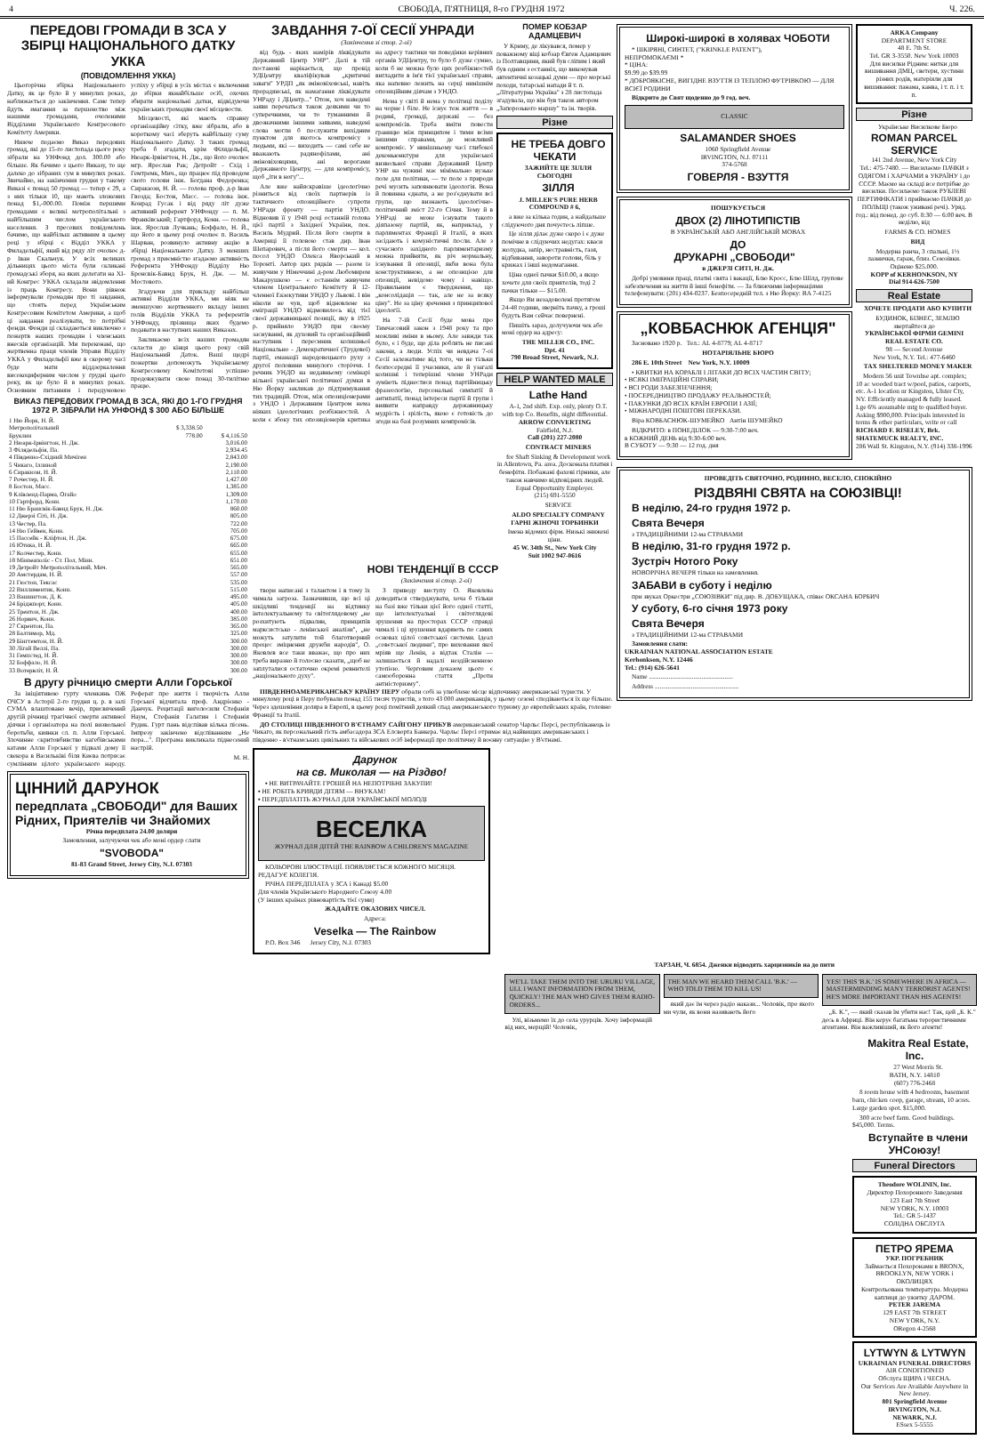4 СВОБОДА, П'ЯТНИЦЯ, 8-го ГРУДНЯ 1972 Ч. 226.
ПЕРЕДОВІ ГРОМАДИ В ЗСА У ЗБІРЦІ НАЦІОНАЛЬНОГО ДАТКУ УККА
(ПОВІДОМЛЕННЯ УККА)
Цьогорічна збірка Національного Датку, як це було й у минулих роках, наближається до закінчення. Саме тепер йдуть змагання за першенство між нашими громадами, очоленими Відділами Українського Конгресового Комітету Америки.
Нижче подаємо Виказ передових громад, які до 15-го листопада цього року зібрали на УНФонд дол. 300.00 або більше. Як бачимо з цього Виказу, то ще далеко до зібраних сум в минулих роках. Звичайно, на закінчення грудня у такому Виказі є понад 50 громад — тепер є 29, а з них тільки 10, що мають зложених понад $1,-000.00. Поміж першими громадами є великі метрополітальні з найбільшим числом українського населення. З пресових повідомлень бачимо, що найбільш активним в цьому році у збірці є Відділ УККА у Филадельфії, який від ряду літ очолює д-р Іван Скальчук. У всіх великих дільницях цього міста були скликані громадські зборя, на яких делегати на XI-ий Конгрес УККА складали звідомлення із праць Конгресу. Вони рівнож інформували громадян про ті завдання, що стоять перед Українським Конгресовим Комітетом Америки, а щоб ці завдання реалізувати, то потрібні фонди. Фонди ці складаються виключно з пожертв наших громадян і членських внесків організацій. Ми переконані, що жертвенна праця членів Управи Відділу УККА у Филадельфії вже в скорому часі буде мати віддзеркалення високоциферним числом у грудні цього року, як це було й в минулих роках. Основним питанням і передумовою успіху у збірці в усіх містах є включення до збірки якнайбільше осіб, охочих збирати національні датки, відвідуючи українських громадян своєї місцевости.
Місцевості, які мають справну організаційну сітку, вже зібрали, або в короткому часі зберуть найбільшу суму Національного Датку. З таких громад треба б згадати, крім Філядельфії, Нюарк-Ірвінгтон, Н. Дж., що його очолює мгр. Ярослав Рак; Детройт - Схід і Гемтремк, Мич., що працює під проводом свого голови інж. Богдана Федоренка; Сиракюзи, Н. Й. — голова проф. д-р Іван Гвозда; Бостон, Масс. — голова інж. Конрад Гусак і від ряду літ дуже активний референт УНФонду — п. М. Франківський; Гартфорд, Конн. — голова інж. Ярослав Лучкань; Боффало, Н. Й., що його в цьому році очолює п. Василь Шарван, розвинуло активну акцію в збірці Національного Датку. З менших громад з приємністю згадаємо активність Референта УНФонду Відділу Ню Бронсвік-Бавнд Брук, Н. Дж. — М. Мостового.
Згадуючи для прикладу найбільш активні Відділи УККА, ми ніяк не зменшуємо жертвенного вкладу інших голів Відділів УККА та референтів УНФонду, прізвища яких будемо подавати в наступних наших Виказах.
Закликаємо всіх наших громадян скласти до кінця цього року свій Національний Даток. Ваші щедрі пожертви допоможуть Українському Конгресовому Комітетові успішно продовжувати свою понад 30-тилітню працю.
ВИКАЗ ПЕРЕДОВИХ ГРОМАД В ЗСА, ЯКІ ДО 1-ГО ГРУДНЯ 1972 Р. ЗІБРАЛИ НА УНФОНД $ 300 АБО БІЛЬШЕ
| 1 Ню Йорк, Н. Й. | | |
| Метрополітальний | $ 3,338.50 | |
| Бруклин | 778.00 | $ 4,116.50 |
| 2 Нюарк-Ірвінгтон, Н. Дж. | | 3,016.00 |
| 3 Філядельфія, Па. | | 2,934.45 |
| 4 Південно-Східний Мичіген | | 2,843.00 |
| 5 Чикаго, Іллиной | | 2,190.00 |
| 6 Сиракюзи, Н. Й. | | 2,110.00 |
| 7 Рочестер, Н. Й. | | 1,427.00 |
| 8 Бостон, Масс. | | 1,385.00 |
| 9 Клівленд-Парма, Огайо | | 1,309.00 |
| 10 Гартфорд, Конн. | | 1,170.00 |
| 11 Ню Брансвік-Бавнд Брук, Н. Дж. | | 860.00 |
| 12 Джерзі Сіті, Н. Дж. | | 805.00 |
| 13 Честер, Па. | | 722.00 |
| 14 Ню Гейвен, Конн. | | 705.00 |
| 15 Пассейк - Кліфтон, Н. Дж. | | 675.00 |
| 16 Ютика, Н. Й. | | 665.00 |
| 17 Колчестер, Конн. | | 655.00 |
| 18 Мінneаполіс - Ст. Пол, Мінн. | | 651.00 |
| 19 Детройт Метрополітальний, Мич. | | 565.00 |
| 20 Амстердам, Н. Й. | | 557.00 |
| 21 Гюстон, Тексас | | 535.00 |
| 22 Виллиментик, Конн. | | 515.00 |
| 23 Вашингтон, Д. К. | | 495.00 |
| 24 Бріджпорт, Конн. | | 405.00 |
| 25 Трентон, Н. Дж. | | 400.00 |
| 26 Норвич, Конн. | | 385.00 |
| 27 Скрентон, Па. | | 365.00 |
| 28 Балтимор, Мд. | | 325.00 |
| 29 Бінгтемтон, Н. Й. | | 300.00 |
| 30 Лігай Веллі, Па. | | 300.00 |
| 31 Гемпстед, Н. Й. | | 300.00 |
| 32 Боффало, Н. Й. | | 300.00 |
| 33 Вотервліт, Н. Й. | | 300.00 |
В другу річницю смерти Алли Горської
За ініціятивою гурту членкинь ОЖ ОЧСУ в Асторії 2-го грудня ц. р. в залі СУМА влаштовано вечір, присвячений другій річниці трагічної смерти активної діячки і організатора на полі визвольної боротьби, киянки сл. п. Алли Горської. Злочинне скритовбивство кагебівськими катами Алли Горської у підвалі дому її свекора в Васильківі біля Києва потрясає сумлінням цілого українського народу. Реферат про життя і творчість Алли Горської відчитала проф. Андрієнко - Данчук. Рецитації виголосили Стефанія Наум, Стефанія Галатин і Стефанія Рудик. Гурт пань відспівав кілька пісень. Імпрезу закінчено відспіванням „Не пора...". Програма викликала піднесений настрій.
М. Н.
ЦІННИЙ ДАРУНОК
передплата „СВОБОДИ" для Ваших Рідних, Приятелів чи Знайомих
Річна передплата 24.00 доляри
Замовлення, залучуючи чек або моні ордер слати
"SVOBODA"
81-83 Grand Street, Jersey City, N.J. 07303
ЗАВДАННЯ 7-ОЇ СЕСІЇ УНРАДИ
(Закінчення зі стор. 2-ої)
від будь - яких намірів ліквідувати Державний Центр УНР". Далі в тій постанові нарікається, що провід УДЦентру кваліфікував „критичні заваги" УРДП „як зміновіховські, навіть прорадянські, як намагання ліквідувати УНРаду і ДЦентр..." Отож, хоч наведені заяви перечаться також деякими чи то суперечними, чи то туманними й двозначними іншими заявами, наведені слова могли б послужити вихідним пунктом для якогось компромісу з людьми, які — виходить — самі себе не вважають радянофілами, ані зміновіховцями, ані ворогами Державного Центру, — для компромісу, щоб „іти в ногу"...
Але вже найяскравіше ідеологічно різниться від своїх партнерів із тактичного опозиційного супроти УНРади фронту — партія УНДО. Відновив її у 1948 році останній голова цієї партії з Західної України, пок. Василь Мудрий. Після його смерти в Америці її головою став дир. Іван Шепарович, а після його смерти — кол. посол УНДО Олекса Яворський в Торонті. Автор цих рядків — разом із живучим у Німеччині д-ром Любомиром Макарушкою — є останнім живучим членом Центрального Комітету й 12-членної Екзекутиви УНДО у Львові. І він ніколи не чув, щоб відновлене на еміграції УНДО відмовилось від тієї своєї державницької позиції, яку в 1925 р. прийняло УНДО при своєму заснуванні, як духовий та організаційний наступник і пересмник колишньої Національно - Демократичної (Трудової) партії, еманації народовецького руху з другої половини минулого сторіччя. І речник УНДО на недавньому семінарі вільної української політичної думки в Ню Йорку закликав до підтримування тих традицій. Отож, між опозиціонерами з УНДО і Державним Центром нема ніяких ідеологічних розбіжностей. А коли є збоку тих опозиціонерів критика на адресу тактики чи поведінки керівних органів УДЦентру, то було б дуже сумно, коли б не можна було цих розбіжностей вигладити в ім'я тієї української справи, яка напевно лежить на серці нинішнім опозиційним діячам з УНДО.
Нема у світі й нема у політиці поділу на чорне і біле. Не існує теж життя — в родині, громаді, державі — без компромісів. Треба вміти повести границю між принципом і тими всіми іншими справами, де можливий компроміс. У нинішньому часі глибокої деконьюнктури для української визвольної справи Державний Центр УНР на чужині має мінімально вузьке поле для політики, — те поле з природи речі мусить заповнювати ідеологія. Вона й повинна єднати, а не роз'єднувати всі групи, що визнають ідеологічно-політичний зміст 22-го Січня. Тому й в УНРаді не може існувати такого діяпазону партій, як, наприклад, у парляментах Франції й Італії, в яких засідають і комуністичні посли. Але з сучасного західного парляментаризму можна прийняти, як річ нормальну, існування й опозиції, якби вона була конструктивною, а не опозицією для опозиції, невідомо чому і навіщо. Правильним є твердження, що „консолідація — так, але не за всяку ціну". Не за ціну зречення з принципової ідеології.
На 7-ій Сесії буде мова про Тимчасовий закон з 1948 року та про можливі зміни в ньому. Але завжди так було, є і буде, що діла роблять не писані закони, а люди. Успіх чи невдача 7-ої Сесії залежатиме від того, чи не тільки безпосередні її учасники, але й узагалі колишні і теперішні члени УНРади зуміють піднестися понад партійницьку фразеологію, персональні симпатії й антипатії, понад інтереси партії й групи і виявити направду державницьку мудрість і зрілість, якою є готовість до згоди на базі розумних компромісів.
ПОМЕР КОБЗАР АДАМЦЕВИЧ
У Криму, де лікувався, помер у поважному віці кобзар Євген Адамцевич із Полтавщини, який був сліпим і який був одним з останніх, що виконував автентичні козацькі думи — про морські походи, татарські напади й т. п. „Літературна Україна" з 28 листопада згадувала, що він був також автором „Запорозького маршу" та ін. творів.
Різне
НЕ ТРЕБА ДОВГО ЧЕКАТИ
ЗАЖИЙТЕ ЦЕ ЗІЛЛЯ СЬОГОДНІ
ЗІЛЛЯ
J. MILLER'S PURE HERB COMPOUND # 6,
а вже за кілька годин, а найдальше слідуючого дня почуєтесь ліпше.
Це зілля ділає дуже скоро і є дуже помічне в слідуючих недугах: кваси жолудка, запір, нестравність, газя, відбивання, завороти голови, біль у крижах і інші недомагання.
Ціна одної пачки $10.00, а якщо хочете для своїх приятелів, тоді 2 пачки тільки — $15.00.
Якщо Ви незадоволені протягом 24-48 години, зверніть пачку, а гроші будуть Вам сейчас повернені.
Пишіть зараз, долучуючи чек або моні ордер на адресу:
THE MILLER CO., INC.
Dpt. 41
790 Broad Street, Newark, N.J.
HELP WANTED MALE
Lathe Hand
A-1, 2nd shift. Exp. only, plenty O.T. with top Co. Benefits, night differential.
ARROW CONVERTING
Fairfield, N.J.
Call (201) 227-2080
CONTRACT MINERS
for Shaft Sinking & Development work in Allentown, Pa. area. Доскона­ла платня і бенефіти. Побажані фахові гірники, але також навчимо відповідних людей.
Equal Opportunity Employer.
(215) 691-5550
SERVICE
ALDO SPECIALTY COMPANY
ГАРНІ ЖІНОЧІ ТОРБИНКИ
Імена відомих фірм. Низькі знижені ціни.
45 W. 34th St., New York City
Suit 1002 947-0616
НОВІ ТЕНДЕНЦІЇ В СССР
(Закінчення зі стор. 2-ої)
твори написані з талантом і в тому їх чимала загроза. Зазначивши, що всі ці шкідливі тенденції на відтинку інтелектуальному та світоглядовому „не розхитують підвалин, принципів марксистсько - ленінської аналізи", „не можуть затулити той благотворний процес зміцнення дружби народів", О. Яковлев все таки вважає, що про них треба виразно й голосно сказати, „щоб не заплуталися остаточно окремі ревнителі „національного духу".
З приводу виступу О. Яковлева доводиться стверджувати, хоча б тільки на базі вже тільки цієї його одної статті, що інтелектуальні і світоглядові зрушення на просторах СССР справді чималі і ці зрушення вдаряють по самих основах цілої совєтської системи. Ідеал „совєтської людини", про виховання якої мріяв ще Ленін, а відтак Сталін — залишається й надалі нездійсненною утопією. Черговим доказом цього є самооборонна стаття „Проти антиісторизму".
ПІВДЕННОАМЕРИКАНСЬКУ КРАЇНУ ПЕРУ обрали собі за улюблене місце відпочинку американські туристи. У минулому році в Перу побували понад 155 тисяч туристів, з того 43 000 американців, у цьому сезоні сподіваються їх ще більше. Через здешевіння доляра в Европі, в цьому році помітний деякий спад американського туризму до европейських країн, головно Франції та Італії.
ДО СТОЛИЦІ ПІВДЕННОГО В'ЄТНАМУ САЙГОНУ ПРИБУВ американський сенатор Чарльс Персі, республіканець із Чикаго, як персональний гість амбасадора ЗСА Елсворта Банкера. Чарльс Персі отримає від найвищих американських і південно - в'єтнамських цивільних та військових осіб інформації про політичну й воєнну ситуацію у В'єтнамі.
Дарунок
на св. Миколая — на Різдво!
▪ НЕ ВИТРАЧАЙТЕ ГРОШЕЙ НА НЕПОТРІБНІ ЗАКУПИ!
▪ НЕ РОБІТЬ КРИВДИ ДІТЯМ — ВНУКАМ!
▪ ПЕРЕДПЛАТІТЬ ЖУРНАЛ ДЛЯ УКРАЇНСЬКОЇ МОЛОДІ
ВЕСЕЛКА
ЖУРНАЛ ДЛЯ ДІТЕЙ THE RAINBOW A CHILDREN'S MAGAZINE
КОЛЬОРОВІ ІЛЮСТРАЦІЇ. ПОЯВЛЯЄТЬСЯ КОЖНОГО МІСЯЦЯ. РЕДАГУЄ КОЛЕГІЯ.
РІЧНА ПЕРЕДПЛАТА у ЗСА і Канаді $5.00
Для членів Українського Народного Союзу 4.00
(У інших країнах рівновартість тієї суми)
ЖАДАЙТЕ ОКАЗОВИХ ЧИСЕЛ.
Адреса:
Veselka — The Rainbow
P.O. Box 346 Jersey City, N.J. 07303
Широкі-широкі в холявах ЧОБОТИ
* ШКІРЯНІ, СИНТЕТ, ("KRINKLE PATENT"),
НЕПРОМОКАЄМІ *
* ЦІНА:
$9.99 до $39.99
* ДОБРОЯКІСНЕ, ВИГІДНЕ ВЗУТТЯ ІЗ ТЕПЛОЮ ФУТРІВКОЮ — ДЛЯ ВСІЄЇ РОДИНИ
Відкрито до Свят щоденно до 9 год. веч.
CLASSIC
SALAMANDER SHOES
1060 Springfield Avenue
IRVINGTON, N.J. 07111
374-5768
ГОВЕРЛЯ - ВЗУТТЯ
ПОШУКУЄТЬСЯ
ДВОХ (2) ЛІНОТИПІСТІВ
В УКРАЇНСЬКІЙ АБО АНГЛІЙСЬКІЙ МОВАХ
ДО
ДРУКАРНІ „СВОБОДИ"
в ДЖЕРЗІ СИТІ, Н. Дж.
Добрі умовини праці, платні свята і вакації, Блю Кросс, Блю Шілд, групове забезпечення на життя й інші бенефіти. — За ближчими інформаціями телефонувати: (201) 434-0237. Безпосередній тел. з Ню Йорку: BA 7-4125
„КОВБАСНЮК АГЕНЦІЯ"
Засновано 1920 р. Тел.: AL 4-8779; AL 4-8717
НОТАРІЯЛЬНЕ БЮРО
286 E. 10th Street New York, N.Y. 10009
• КВИТКИ НА КОРАБЛІ І ЛІТАКИ ДО ВСІХ ЧАСТИН СВІТУ;
• ВСЯКІ ІМІҐРАЦІЙНІ СПРАВИ;
• ВСІ РОДИ ЗАБЕЗПЕЧЕННЯ;
• ПОСЕРЕДНИЦТВО ПРОДАЖУ РЕАЛЬНОСТЕЙ;
• ПАКУНКИ ДО ВСІХ КРАЇН ЕВРОПИ І АЗІЇ;
• МІЖНАРОДНІ ПОШТОВІ ПЕРЕКАЗИ.
Віра КОВБАСНЮК-ШУМЕЙКО Антін ШУМЕЙКО
ВІДКРИТО: в ПОНЕДІЛОК — 9:30-7:00 веч.
в КОЖНИЙ ДЕНЬ від 9:30-6:00 веч.
В СУБОТУ — 9:30 — 12 год. дня
ARKA Company
DEPARTMENT STORE
48 E. 7th St.
Tel. GR 3-3550. New York 10003
Для висилки Рідним: нитки для вишивання ДМЦ, светери, хустини різних родів, матеріяли для вишивання: панама, канва, і т. п. і т. п.
Різне
Українське Висилкове Бюро
ROMAN PARCEL SERVICE
141 2nd Avenue, New York City
Tel.: 475-7480. — Висилаємо ПАЧКИ з ОДЯГОМ і ХАРЧАМИ в УКРАЇНУ і до СССР. Маємо на складі все потрібне до висилки. Посилаємо також РУБЛЕВІ ПЕРТИФІКАТИ і приймаємо ПАЧКИ до ПОЛЬЩІ (також уживані речі). Уряд. год.: від понед. до суб. 8:30 — 6:00 веч. В неділю, від
FARMS & CO. HOMES
ВИД
Модерна ранча, 3 спальні, 1½ лазнички, гараж, близ. Союзівки. Оцінено $25.000.
KOPP of KERHONKSON, NY
Dial 914-626-7500
Real Estate
ХОЧЕТЕ ПРОДАТИ АБО КУПИТИ
БУДИНОК, БІЗНЕС, ЗЕМЛЮ звертайтеся до
УКРАЇНСЬКОЇ ФІРМИ GEMINI REAL ESTATE CO.
98 — Second Avenue
New York, N.Y. Tel.: 477-6460
TAX SHELTERED MONEY MAKER
Modern 56 unit Townhse apt. complex; 10 ac wooded tract w/pool, patios, carports, etc. A-1 location nr Kingston, Ulster Cty, NY. Efficiently managed & fully leased. Lge 6% assumable mtg to qualified buyer. Asking $900,000. Principals interested in terms & other particulars, write or call
RICHARD F. RISELEY, Brk. SHATEMUCK REALTY, INC.
286 Wall St. Kingston, N.Y. (914) 338-1996
ПРОВЕДІТЬ СВЯТОЧНО, РОДИННО, ВЕСЕЛО, СПОКІЙНО
РІЗДВЯНІ СВЯТА на СОЮЗІВЦІ!
В неділю, 24-го грудня 1972 р.
Свята Вечеря
з ТРАДИЦІЙНИМИ 12-ма СТРАВАМИ
В неділю, 31-го грудня 1972 р.
Зустріч Нотого Року
НОВОРІЧНА ВЕЧЕРЯ тільки на замовлення.
ЗАБАВИ в суботу і неділю
при звуках Оркестри „СОЮЗІВКИ" під дир. В. ДОБУЩАКА, співає ОКСАНА БОРБИЧ
У суботу, 6-го січня 1973 року
Свята Вечеря
з ТРАДИЦІЙНИМИ 12-ма СТРАВАМИ
Замовлення слати:
UKRAINIAN NATIONAL ASSOCIATION ESTATE
Kerhonkson, N.Y. 12446
Tel.: (914) 626-5641
Name ...................................................
Address ...................................................
ТАРЗАН, Ч. 6854. Дженки відводять харцизників на до пити
WE'LL TAKE THEM INTO THE URURU VILLAGE, ULI. I WANT INFORMATION FROM THEM, QUICKLY! THE MAN WHO GIVES THEM RADIO-ORDERS...
Улі, візьмемо їх до села урурців. Хочу інформацій від них, мерщій! Чоловік,
THE MAN WE HEARD THEM CALL 'B.K.' — WHO TOLD THEM TO KILL US!
який дає їм через радіо накази... Чоловік, про якого ми чули, як вони називають його
YES! THIS 'B.K.' IS SOMEWHERE IN AFRICA — MASTERMINDING MANY TERRORIST AGENTS! HE'S MORE IMPORTANT THAN HIS AGENTS!
„Б. К.", — який сказав їм убити нас! Так, цей „Б. К." десь в Африці. Він керує багатьма терористичними агентами. Він важливіший, як його агенти!
Makitra Real Estate, Inc.
27 West Morris St.
BATH, N.Y. 14810
(607) 776-2468
8 room house with 4 bedrooms, basement barn, chicken coop, garage, stream, 10 acres. Large garden spot. $15,000.
300 acre beef farm. Good buildings. $45,000. Terms.
Вступайте в члени УНСоюзу!
Funeral Directors
Theodore WOLININ, Inc.
Директор Похоронного Заведення
123 East 7th Street
NEW YORK, N.Y. 10003
Tel.: GR 5-1437
СОЛІДНА ОБСЛУГА
ПЕТРО ЯРЕМА
УКР. ПОГРЕБНИК
Займається Похоронами в BRONX, BROOKLYN, NEW YORK і ОКОЛИЦЯХ
Контрольована температура. Модерна каплиця до ужитку ДАРОМ.
PETER JAREMA
129 EAST 7th STREET
NEW YORK, N.Y.
ORegon 4-2568
LYTWYN & LYTWYN
UKRAINIAN FUNERAL DIRECTORS
AIR CONDITIONED
Обслуга ЩИРА і ЧЕСНА.
Our Services Are Available Anywhere in New Jersey.
801 Springfield Avenue
IRVINGTON, N.J.
NEWARK, N.J.
ESsex 5-5555